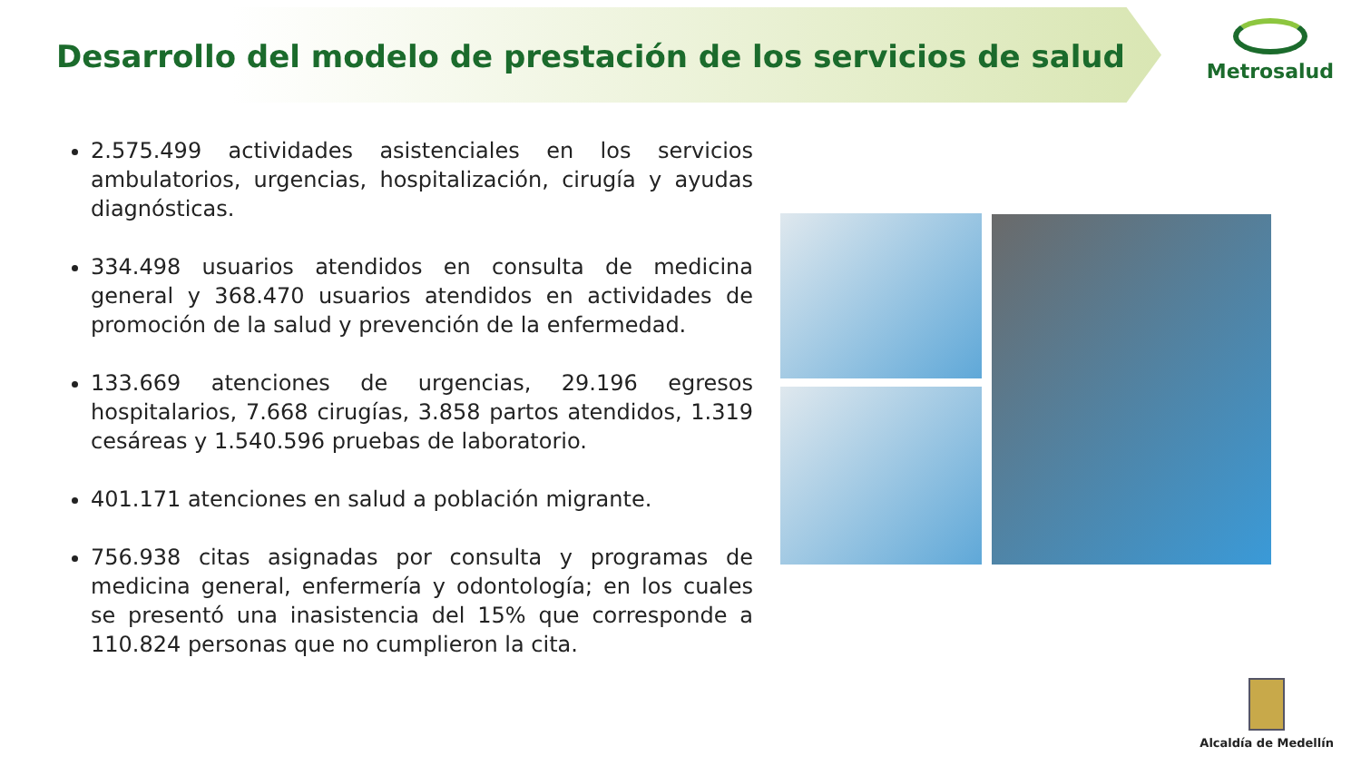Desarrollo del modelo de prestación de los servicios de salud
Metrosalud
2.575.499 actividades asistenciales en los servicios ambulatorios, urgencias, hospitalización, cirugía y ayudas diagnósticas.
334.498 usuarios atendidos en consulta de medicina general y 368.470 usuarios atendidos en actividades de promoción de la salud y prevención de la enfermedad.
133.669 atenciones de urgencias, 29.196 egresos hospitalarios, 7.668 cirugías, 3.858 partos atendidos, 1.319 cesáreas y 1.540.596 pruebas de laboratorio.
401.171 atenciones en salud a población migrante.
756.938 citas asignadas por consulta y programas de medicina general, enfermería y odontología; en los cuales se presentó una inasistencia del 15% que corresponde a 110.824 personas que no cumplieron la cita.
Alcaldía de Medellín